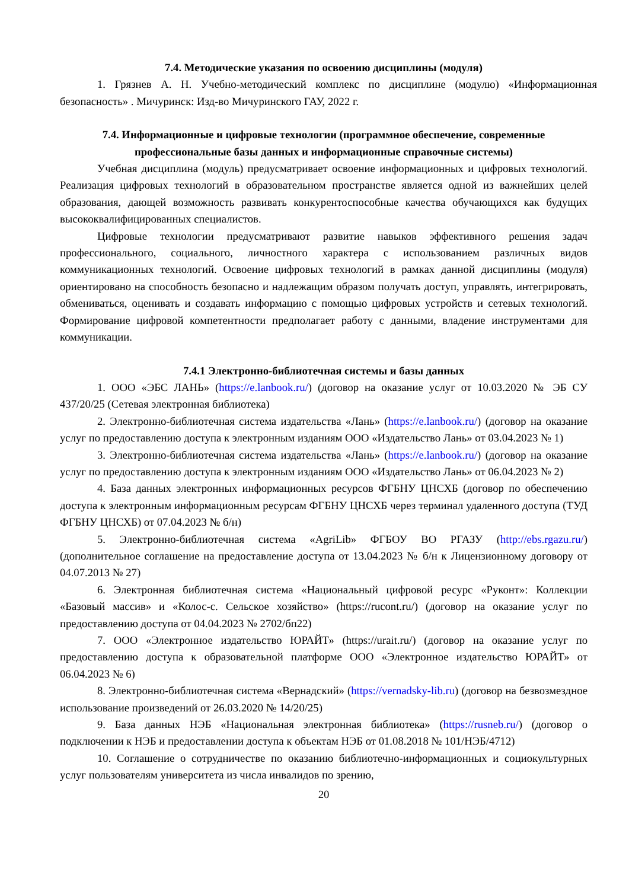7.4. Методические указания по освоению дисциплины (модуля)
1. Грязнев А. Н. Учебно-методический комплекс по дисциплине (модулю) «Информационная безопасность» . Мичуринск: Изд-во Мичуринского ГАУ, 2022 г.
7.4. Информационные и цифровые технологии (программное обеспечение, современные профессиональные базы данных и информационные справочные системы)
Учебная дисциплина (модуль) предусматривает освоение информационных и цифровых технологий. Реализация цифровых технологий в образовательном пространстве является одной из важнейших целей образования, дающей возможность развивать конкурентоспособные качества обучающихся как будущих высококвалифицированных специалистов.
Цифровые технологии предусматривают развитие навыков эффективного решения задач профессионального, социального, личностного характера с использованием различных видов коммуникационных технологий. Освоение цифровых технологий в рамках данной дисциплины (модуля) ориентировано на способность безопасно и надлежащим образом получать доступ, управлять, интегрировать, обмениваться, оценивать и создавать информацию с помощью цифровых устройств и сетевых технологий. Формирование цифровой компетентности предполагает работу с данными, владение инструментами для коммуникации.
7.4.1 Электронно-библиотечная системы и базы данных
1. ООО «ЭБС ЛАНЬ» (https://e.lanbook.ru/) (договор на оказание услуг от 10.03.2020 № ЭБ СУ 437/20/25 (Сетевая электронная библиотека)
2. Электронно-библиотечная система издательства «Лань» (https://e.lanbook.ru/) (договор на оказание услуг по предоставлению доступа к электронным изданиям ООО «Издательство Лань» от 03.04.2023 № 1)
3. Электронно-библиотечная система издательства «Лань» (https://e.lanbook.ru/) (договор на оказание услуг по предоставлению доступа к электронным изданиям ООО «Издательство Лань» от 06.04.2023 № 2)
4. База данных электронных информационных ресурсов ФГБНУ ЦНСХБ (договор по обеспечению доступа к электронным информационным ресурсам ФГБНУ ЦНСХБ через терминал удаленного доступа (ТУД ФГБНУ ЦНСХБ) от 07.04.2023 № б/н)
5. Электронно-библиотечная система «AgriLib» ФГБОУ ВО РГАЗУ (http://ebs.rgazu.ru/) (дополнительное соглашение на предоставление доступа от 13.04.2023 № б/н к Лицензионному договору от 04.07.2013 № 27)
6. Электронная библиотечная система «Национальный цифровой ресурс «Руконт»: Коллекции «Базовый массив» и «Колос-с. Сельское хозяйство» (https://rucont.ru/) (договор на оказание услуг по предоставлению доступа от 04.04.2023 № 2702/бп22)
7. ООО «Электронное издательство ЮРАЙТ» (https://urait.ru/) (договор на оказание услуг по предоставлению доступа к образовательной платформе ООО «Электронное издательство ЮРАЙТ» от 06.04.2023 № 6)
8. Электронно-библиотечная система «Вернадский» (https://vernadsky-lib.ru) (договор на безвозмездное использование произведений от 26.03.2020 № 14/20/25)
9. База данных НЭБ «Национальная электронная библиотека» (https://rusneb.ru/) (договор о подключении к НЭБ и предоставлении доступа к объектам НЭБ от 01.08.2018 № 101/НЭБ/4712)
10. Соглашение о сотрудничестве по оказанию библиотечно-информационных и социокультурных услуг пользователям университета из числа инвалидов по зрению,
20